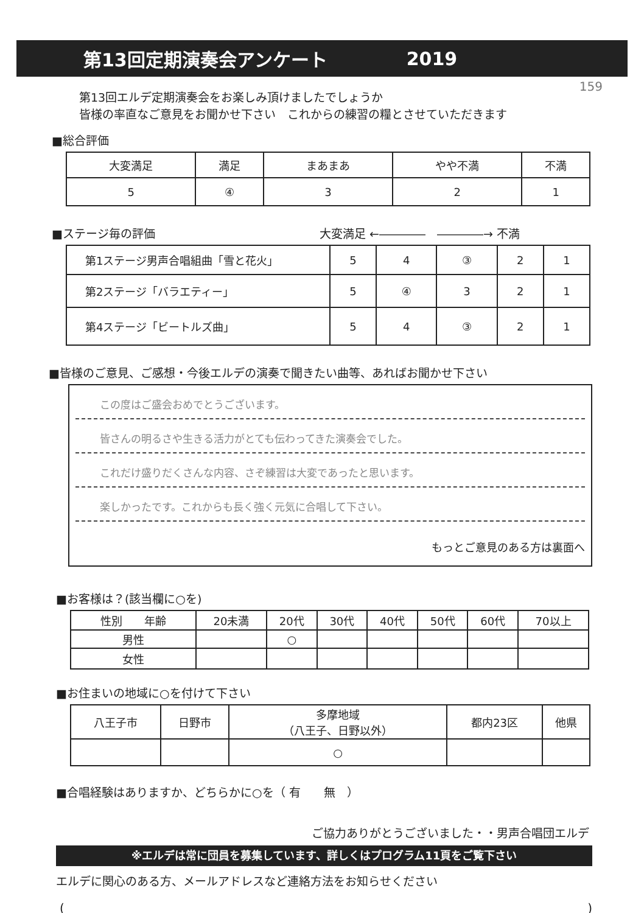第13回定期演奏会アンケート 2019
159
第13回エルデ定期演奏会をお楽しみ頂けましたでしょうか
皆様の率直なご意見をお聞かせ下さい　これからの練習の糧とさせていただきます
■総合評価
| 大変満足 | 満足 | まあまあ | やや不満 | 不満 |
| 5 | ④ | 3 | 2 | 1 |
■ステージ毎の評価 大変満足 ←――――　――――→ 不満
| 第1ステージ男声合唱組曲「雪と花火」 | 5 | 4 | ③ | 2 | 1 |
| 第2ステージ「バラエティー」 | 5 | ④ | 3 | 2 | 1 |
| 第4ステージ「ビートルズ曲」 | 5 | 4 | ③ | 2 | 1 |
■皆様のご意見、ご感想・今後エルデの演奏で聞きたい曲等、あればお聞かせ下さい
この度はご盛会おめでとうございます。
皆さんの明るさや生きる活力がとても伝わってきた演奏会でした。
これだけ盛りだくさんな内容、さぞ練習は大変であったと思います。
楽しかったです。これからも長く強く元気に合唱して下さい。
もっとご意見のある方は裏面へ
■お客様は？(該当欄に○を)
| 性別 年齢 | 20未満 | 20代 | 30代 | 40代 | 50代 | 60代 | 70以上 |
| 男性 | | ○ | | | | | |
| 女性 | | | | | | | |
■お住まいの地域に○を付けて下さい
| 八王子市 | 日野市 | 多摩地域 （八王子、日野以外） | 都内23区 | 他県 |
| | | ○ | | |
■合唱経験はありますか、どちらかに○を（ 有　　無　）
ご協力ありがとうございました・・男声合唱団エルデ
※エルデは常に団員を募集しています、詳しくはプログラム11頁をご覧下さい
エルデに関心のある方、メールアドレスなど連絡方法をお知らせください
()